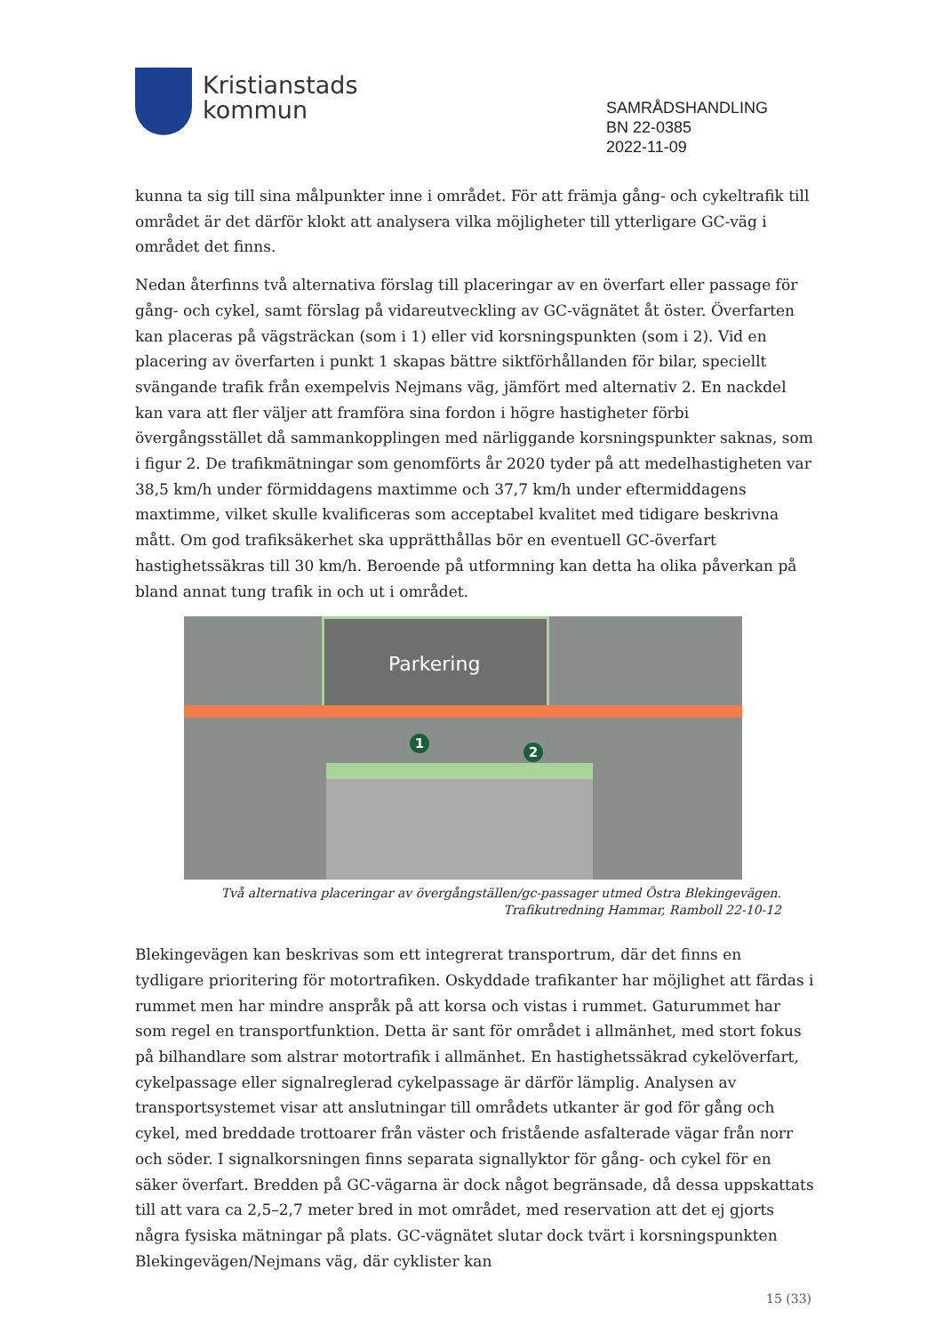Kristianstads
kommun
SAMRÅDSHANDLING
BN 22-0385
2022-11-09
kunna ta sig till sina målpunkter inne i området. För att främja gång- och cykeltrafik till området är det därför klokt att analysera vilka möjligheter till ytterligare GC-väg i området det finns.
Nedan återfinns två alternativa förslag till placeringar av en överfart eller passage för gång- och cykel, samt förslag på vidareutveckling av GC-vägnätet åt öster. Överfarten kan placeras på vägsträckan (som i 1) eller vid korsningspunkten (som i 2). Vid en placering av överfarten i punkt 1 skapas bättre siktförhållanden för bilar, speciellt svängande trafik från exempelvis Nejmans väg, jämfört med alternativ 2. En nackdel kan vara att fler väljer att framföra sina fordon i högre hastigheter förbi övergångsstället då sammankopplingen med närliggande korsningspunkter saknas, som i figur 2. De trafikmätningar som genomförts år 2020 tyder på att medelhastigheten var 38,5 km/h under förmiddagens maxtimme och 37,7 km/h under eftermiddagens maxtimme, vilket skulle kvalificeras som acceptabel kvalitet med tidigare beskrivna mått. Om god trafiksäkerhet ska upprätthållas bör en eventuell GC-överfart hastighetssäkras till 30 km/h. Beroende på utformning kan detta ha olika påverkan på bland annat tung trafik in och ut i området.
Parkering
1
2
Två alternativa placeringar av övergångställen/gc-passager utmed Östra Blekingevägen.
Trafikutredning Hammar, Ramboll 22-10-12
Blekingevägen kan beskrivas som ett integrerat transportrum, där det finns en tydligare prioritering för motortrafiken. Oskyddade trafikanter har möjlighet att färdas i rummet men har mindre anspråk på att korsa och vistas i rummet. Gaturummet har som regel en transportfunktion. Detta är sant för området i allmänhet, med stort fokus på bilhandlare som alstrar motortrafik i allmänhet. En hastighetssäkrad cykelöverfart, cykelpassage eller signalreglerad cykelpassage är därför lämplig. Analysen av transportsystemet visar att anslutningar till områdets utkanter är god för gång och cykel, med breddade trottoarer från väster och fristående asfalterade vägar från norr och söder. I signalkorsningen finns separata signallyktor för gång- och cykel för en säker överfart. Bredden på GC-vägarna är dock något begränsade, då dessa uppskattats till att vara ca 2,5–2,7 meter bred in mot området, med reservation att det ej gjorts några fysiska mätningar på plats. GC-vägnätet slutar dock tvärt i korsningspunkten Blekingevägen/Nejmans väg, där cyklister kan
15 (33)